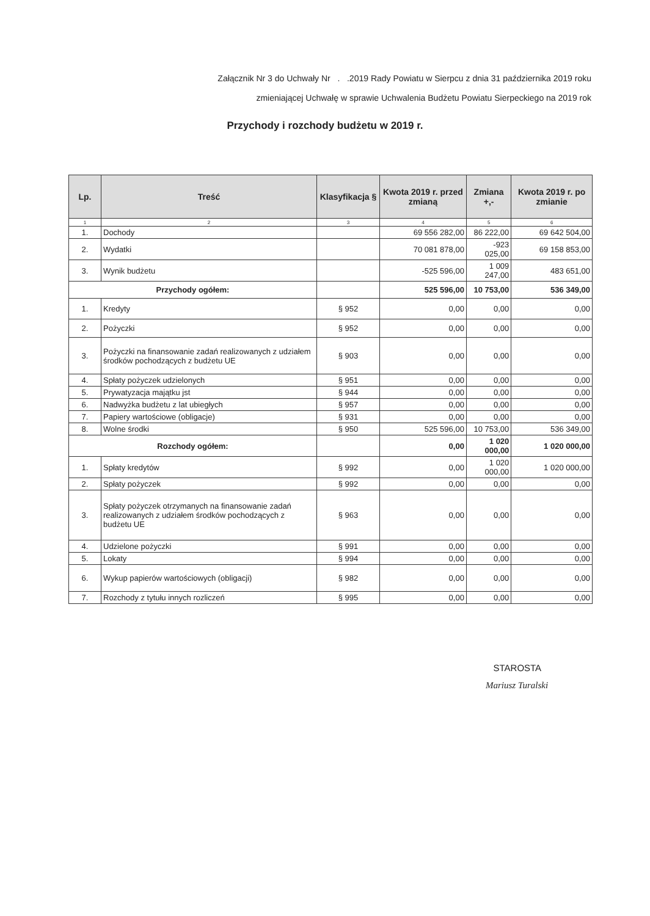Załącznik Nr 3 do Uchwały Nr . .2019 Rady Powiatu w Sierpcu z dnia 31 października 2019 roku
zmieniającej Uchwałę w sprawie Uchwalenia Budżetu Powiatu Sierpeckiego na 2019 rok
Przychody i rozchody budżetu w 2019 r.
| Lp. | Treść | Klasyfikacja § | Kwota 2019 r. przed zmianą | Zmiana +,- | Kwota 2019 r. po zmianie |
| --- | --- | --- | --- | --- | --- |
| 1 | 2 | 3 | 4 | 5 | 6 |
| 1. | Dochody | | 69 556 282,00 | 86 222,00 | 69 642 504,00 |
| 2. | Wydatki | | 70 081 878,00 | -923 025,00 | 69 158 853,00 |
| 3. | Wynik budżetu | | -525 596,00 | 1 009 247,00 | 483 651,00 |
| Przychody ogółem: | | | 525 596,00 | 10 753,00 | 536 349,00 |
| 1. | Kredyty | § 952 | 0,00 | 0,00 | 0,00 |
| 2. | Pożyczki | § 952 | 0,00 | 0,00 | 0,00 |
| 3. | Pożyczki na finansowanie zadań realizowanych z udziałem środków pochodzących z budżetu UE | § 903 | 0,00 | 0,00 | 0,00 |
| 4. | Spłaty pożyczek udzielonych | § 951 | 0,00 | 0,00 | 0,00 |
| 5. | Prywatyzacja majątku jst | § 944 | 0,00 | 0,00 | 0,00 |
| 6. | Nadwyżka budżetu z lat ubiegłych | § 957 | 0,00 | 0,00 | 0,00 |
| 7. | Papiery wartościowe (obligacje) | § 931 | 0,00 | 0,00 | 0,00 |
| 8. | Wolne środki | § 950 | 525 596,00 | 10 753,00 | 536 349,00 |
| Rozchody ogółem: | | | 0,00 | 1 020 000,00 | 1 020 000,00 |
| 1. | Spłaty kredytów | § 992 | 0,00 | 1 020 000,00 | 1 020 000,00 |
| 2. | Spłaty pożyczek | § 992 | 0,00 | 0,00 | 0,00 |
| 3. | Spłaty pożyczek otrzymanych na finansowanie zadań realizowanych z udziałem środków pochodzących z budżetu UE | § 963 | 0,00 | 0,00 | 0,00 |
| 4. | Udzielone pożyczki | § 991 | 0,00 | 0,00 | 0,00 |
| 5. | Lokaty | § 994 | 0,00 | 0,00 | 0,00 |
| 6. | Wykup papierów wartościowych (obligacji) | § 982 | 0,00 | 0,00 | 0,00 |
| 7. | Rozchody z tytułu innych rozliczeń | § 995 | 0,00 | 0,00 | 0,00 |
STAROSTA
Mariusz Turalski